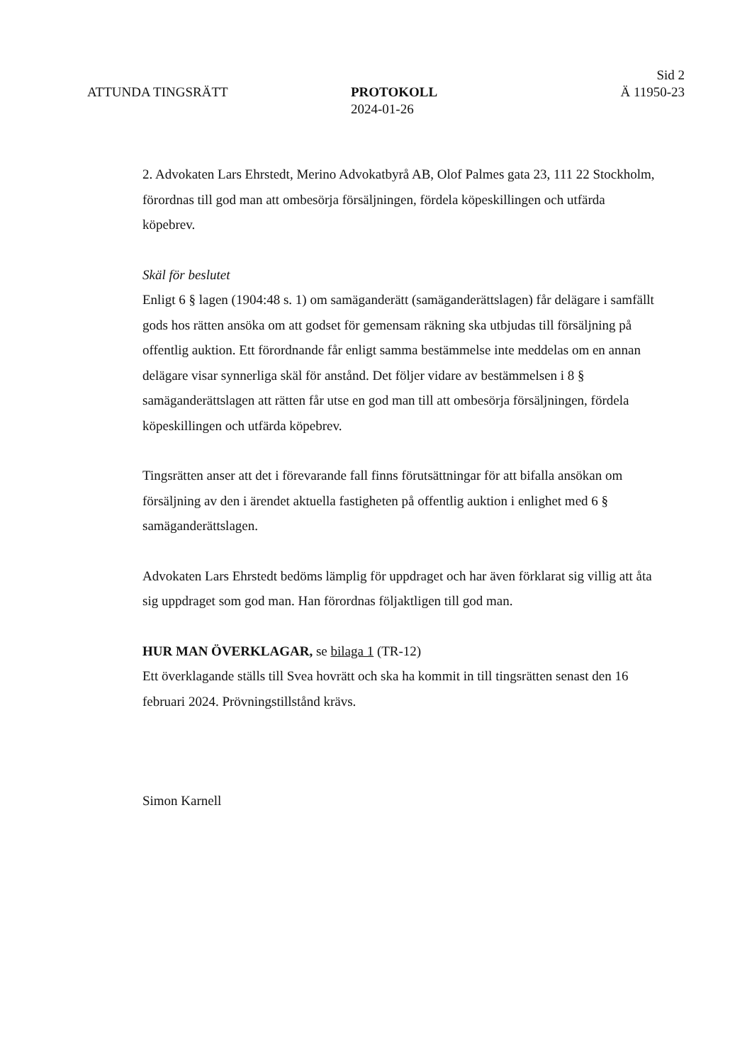ATTUNDA TINGSRÄTT PROTOKOLL
2024-01-26
Sid 2
Ä 11950-23
2. Advokaten Lars Ehrstedt, Merino Advokatbyrå AB, Olof Palmes gata 23, 111 22 Stockholm, förordnas till god man att ombesörja försäljningen, fördela köpeskillingen och utfärda köpebrev.
Skäl för beslutet
Enligt 6 § lagen (1904:48 s. 1) om samäganderätt (samäganderättslagen) får delägare i samfällt gods hos rätten ansöka om att godset för gemensam räkning ska utbjudas till försäljning på offentlig auktion. Ett förordnande får enligt samma bestämmelse inte meddelas om en annan delägare visar synnerliga skäl för anstånd. Det följer vidare av bestämmelsen i 8 § samäganderättslagen att rätten får utse en god man till att ombesörja försäljningen, fördela köpeskillingen och utfärda köpebrev.
Tingsrätten anser att det i förevarande fall finns förutsättningar för att bifalla ansökan om försäljning av den i ärendet aktuella fastigheten på offentlig auktion i enlighet med 6 § samäganderättslagen.
Advokaten Lars Ehrstedt bedöms lämplig för uppdraget och har även förklarat sig villig att åta sig uppdraget som god man. Han förordnas följaktligen till god man.
HUR MAN ÖVERKLAGAR, se bilaga 1 (TR-12)
Ett överklagande ställs till Svea hovrätt och ska ha kommit in till tingsrätten senast den 16 februari 2024. Prövningstillstånd krävs.
Simon Karnell